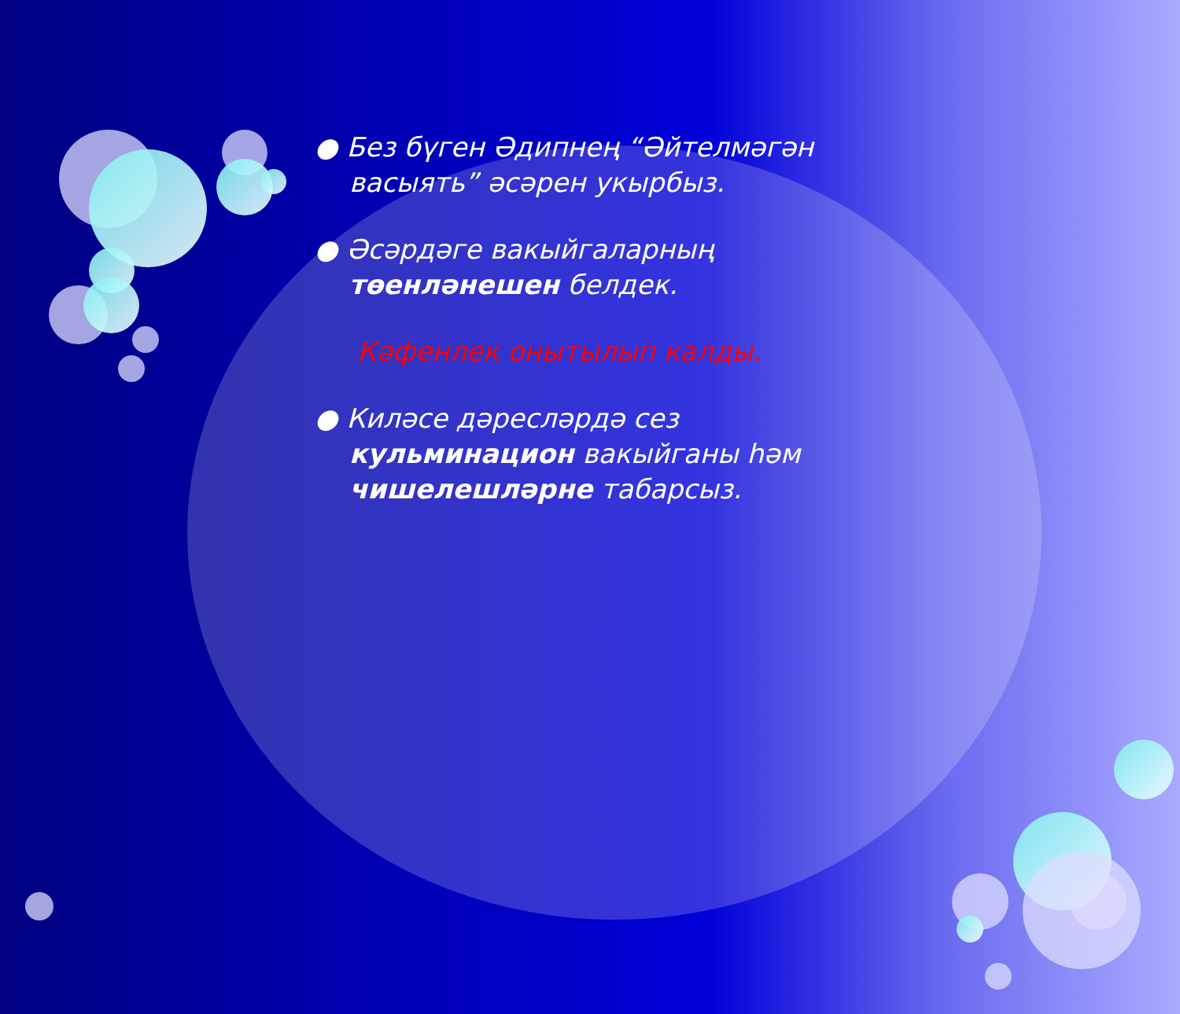● Без бүген Әдипнең “Әйтелмәгән васыять” әсәрен укырбыз.
● Әсәрдәге вакыйгаларның төенләнешен белдек.
Кәфенлек онытылып калды.
● Киләсе дәресләрдә сез кульминацион вакыйганы һәм чишелешләрне табарсыз.